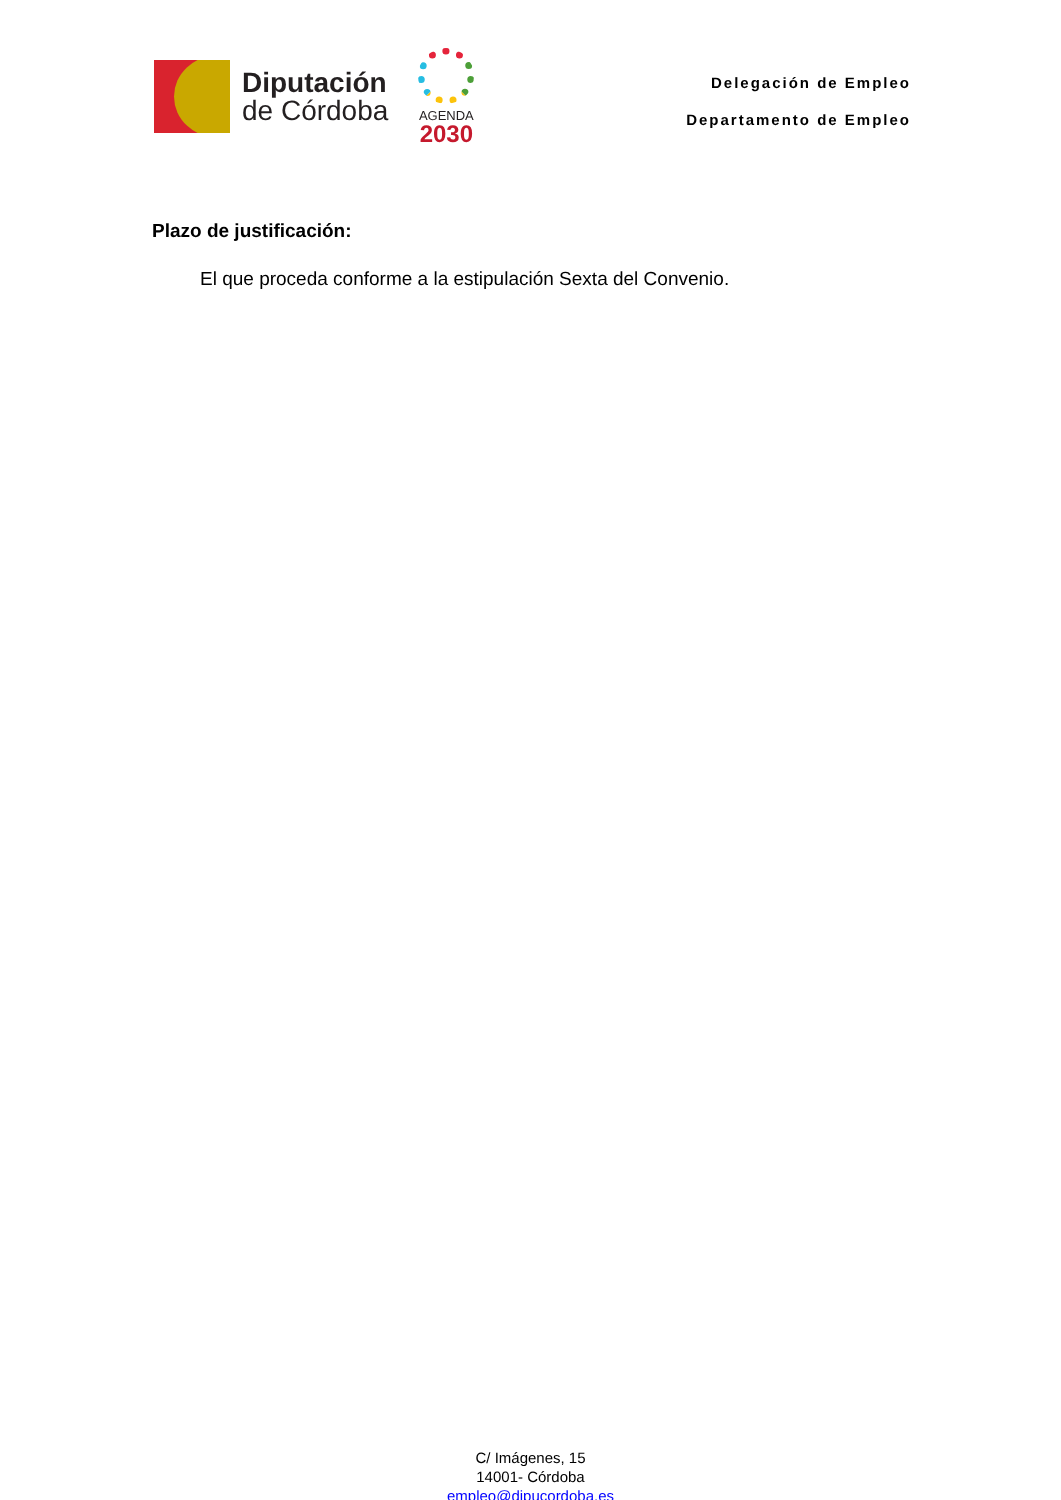Diputación
de Córdoba
AGENDA
2030
Delegación de Empleo
Departamento de Empleo
Plazo de justificación:
El que proceda conforme a la estipulación Sexta del Convenio.
C/ Imágenes, 15
14001- Córdoba
empleo@dipucordoba.es